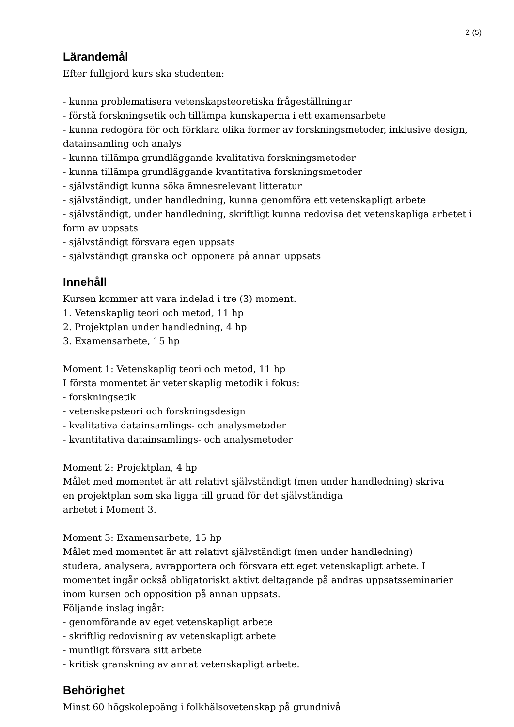2 (5)
Lärandemål
Efter fullgjord kurs ska studenten:
- kunna problematisera vetenskapsteoretiska frågeställningar
- förstå forskningsetik och tillämpa kunskaperna i ett examensarbete
- kunna redogöra för och förklara olika former av forskningsmetoder, inklusive design, datainsamling och analys
- kunna tillämpa grundläggande kvalitativa forskningsmetoder
- kunna tillämpa grundläggande kvantitativa forskningsmetoder
- självständigt kunna söka ämnesrelevant litteratur
- självständigt, under handledning, kunna genomföra ett vetenskapligt arbete
- självständigt, under handledning, skriftligt kunna redovisa det vetenskapliga arbetet i form av uppsats
- självständigt försvara egen uppsats
- självständigt granska och opponera på annan uppsats
Innehåll
Kursen kommer att vara indelad i tre (3) moment.
1. Vetenskaplig teori och metod, 11 hp
2. Projektplan under handledning, 4 hp
3. Examensarbete, 15 hp
Moment 1: Vetenskaplig teori och metod, 11 hp
I första momentet är vetenskaplig metodik i fokus:
- forskningsetik
- vetenskapsteori och forskningsdesign
- kvalitativa datainsamlings- och analysmetoder
- kvantitativa datainsamlings- och analysmetoder
Moment 2: Projektplan, 4 hp
Målet med momentet är att relativt självständigt (men under handledning) skriva
en projektplan som ska ligga till grund för det självständiga
arbetet i Moment 3.
Moment 3: Examensarbete, 15 hp
Målet med momentet är att relativt självständigt (men under handledning)
studera, analysera, avrapportera och försvara ett eget vetenskapligt arbete. I
momentet ingår också obligatoriskt aktivt deltagande på andras uppsatsseminarier
inom kursen och opposition på annan uppsats.
Följande inslag ingår:
- genomförande av eget vetenskapligt arbete
- skriftlig redovisning av vetenskapligt arbete
- muntligt försvara sitt arbete
- kritisk granskning av annat vetenskapligt arbete.
Behörighet
Minst 60 högskolepoäng i folkhälsovetenskap på grundnivå